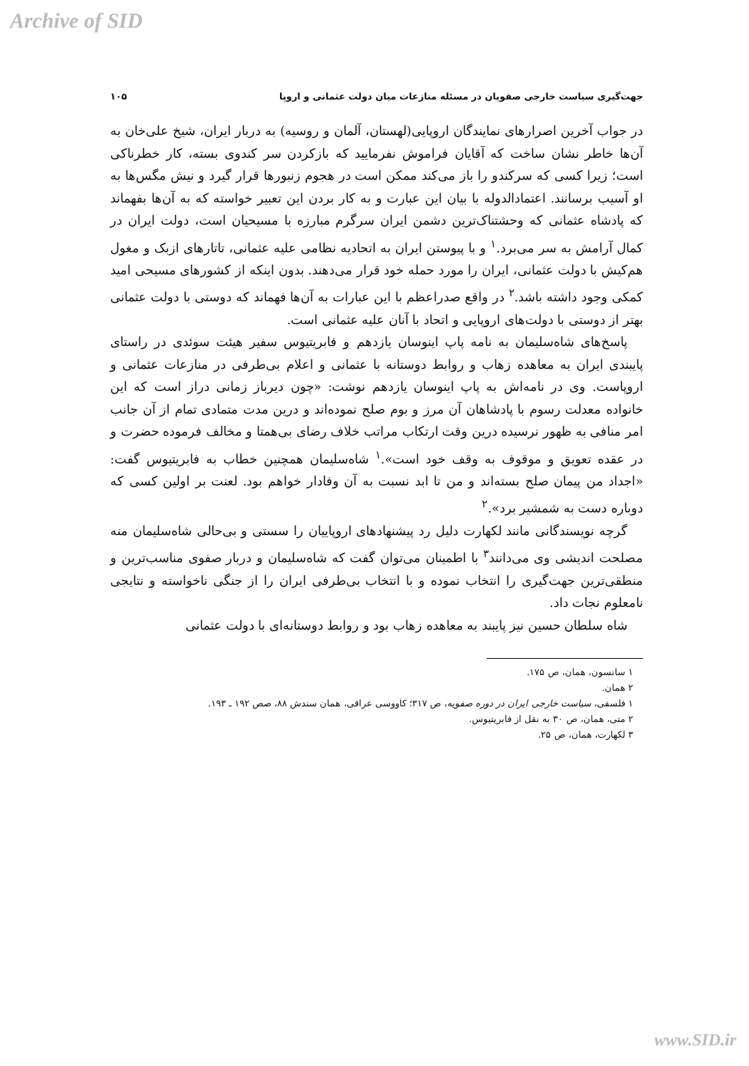Archive of SID
جهت‌گیری سیاست خارجی صفویان در مسئله منازعات میان دولت عثمانی و اروپا ۱۰۵
در جواب آخرین اصرارهای نمایندگان اروپایی(لهستان، آلمان و روسیه) به دربار ایران، شیخ علی‌خان به آن‌ها خاطر نشان ساخت که آقایان فراموش نفرمایید که بازکردن سر کندوی بسته، کار خطرناکی است؛ زیرا کسی که سرکندو را باز می‌کند ممکن است در هجوم زنبورها قرار گیرد و نیش مگس‌ها به او آسیب برسانند. اعتمادالدوله با بیان این عبارت و به کار بردن این تعبیر خواسته که به آن‌ها بفهماند که پادشاه عثمانی که وحشتناک‌ترین دشمن ایران سرگرم مبارزه با مسیحیان است، دولت ایران در کمال آرامش به سر می‌برد.<sup>۱</sup> و با پیوستن ایران به اتحادیه نظامی علیه عثمانی، تاتارهای ازبک و مغول هم‌کیش با دولت عثمانی، ایران را مورد حمله خود قرار می‌دهند. بدون اینکه از کشورهای مسیحی امید کمکی وجود داشته باشد.<sup>۲</sup> در واقع صدراعظم با این عبارات به آن‌ها فهماند که دوستی با دولت عثمانی بهتر از دوستی با دولت‌های اروپایی و اتحاد با آنان علیه عثمانی است.
پاسخ‌های شاه‌سلیمان به نامه پاپ اینوسان یازدهم و فابریتیوس سفیر هیئت سوئدی در راستای پایبندی ایران به معاهده زهاب و روابط دوستانه با عثمانی و اعلام بی‌طرفی در منازعات عثمانی و اروپاست. وی در نامه‌اش به پاپ اینوسان یازدهم نوشت: «چون دیرباز زمانی دراز است که این خانواده معدلت رسوم با پادشاهان آن مرز و بوم صلح نموده‌اند و درین مدت متمادی تمام از آن جانب امر منافی به ظهور نرسیده درین وقت ارتکاب مراتب خلاف رضای بی‌همتا و مخالف فرموده حضرت و در عقده تعویق و موقوف به وقف خود است».<sup>۱</sup> شاه‌سلیمان همچنین خطاب به فابریتیوس گفت: «اجداد من پیمان صلح بسته‌اند و من تا ابد نسبت به آن وفادار خواهم بود. لعنت بر اولین کسی که دوباره دست به شمشیر برد».<sup>۲</sup>
گرچه نویسندگانی مانند لکهارت دلیل رد پیشنهادهای اروپاییان را سستی و بی‌حالی شاه‌سلیمان منه مصلحت اندیشی وی می‌دانند<sup>۳</sup> با اطمینان می‌توان گفت که شاه‌سلیمان و دربار صفوی مناسب‌ترین و منطقی‌ترین جهت‌گیری را انتخاب نموده و با انتخاب بی‌طرفی ایران را از جنگی ناخواسته و نتایجی نامعلوم نجات داد.
شاه سلطان حسین نیز پایبند به معاهده زهاب بود و روابط دوستانه‌ای با دولت عثمانی
۱ سانسون، همان، ص ۱۷۵.
۲ همان.
۱ فلسفی، سیاست خارجی ایران در دوره صفویه، ص ۳۱۷؛ کاووسی عراقی، همان سندش ۸۸، صص ۱۹۲ ـ ۱۹۳.
۲ متی، همان، ص ۳۰ به نقل از فابریتیوس.
۳ لکهارت، همان، ص ۲۵.
www.SID.ir